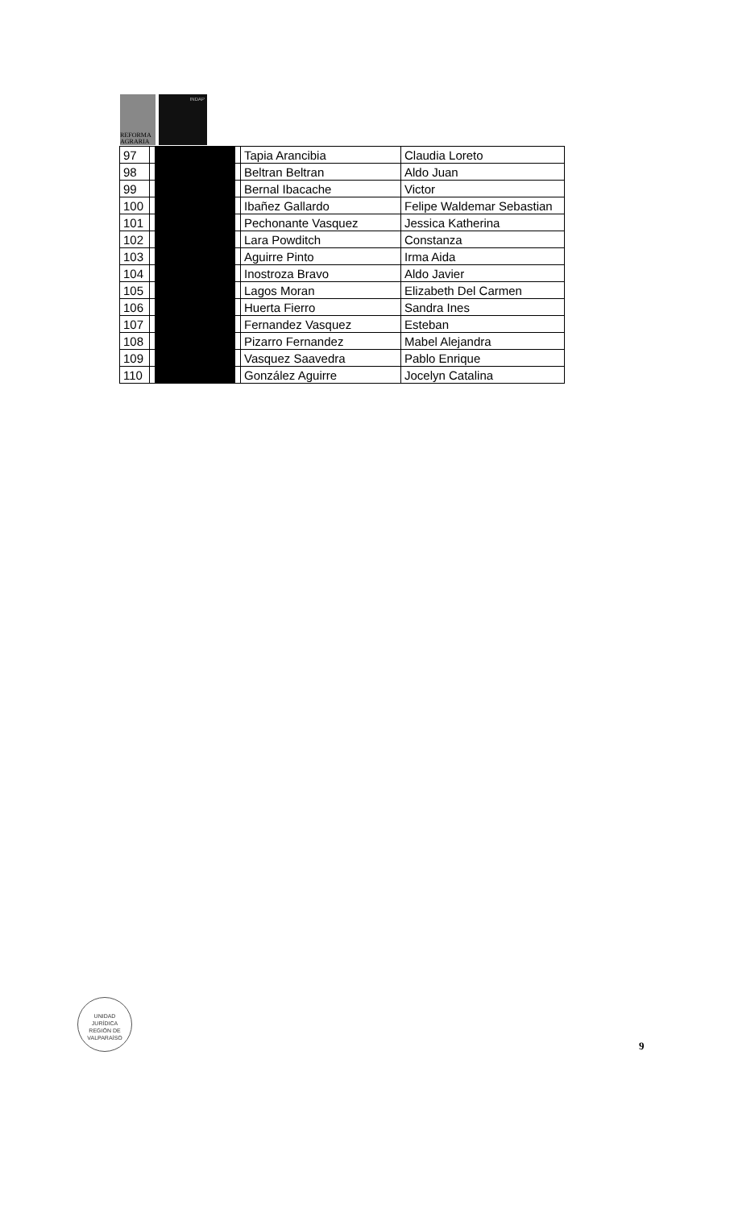REFORMA AGRARIA
INDAP
| 97 | | | | Tapia Arancibia | Claudia Loreto |
| 98 | | | | Beltran Beltran | Aldo Juan |
| 99 | | | | Bernal Ibacache | Victor |
| 100 | | | | Ibañez Gallardo | Felipe Waldemar Sebastian |
| 101 | | | | Pechonante Vasquez | Jessica Katherina |
| 102 | | | | Lara Powditch | Constanza |
| 103 | | | | Aguirre Pinto | Irma Aida |
| 104 | | | | Inostroza Bravo | Aldo Javier |
| 105 | | | | Lagos Moran | Elizabeth Del Carmen |
| 106 | | | | Huerta Fierro | Sandra Ines |
| 107 | | | | Fernandez Vasquez | Esteban |
| 108 | | | | Pizarro Fernandez | Mabel Alejandra |
| 109 | | | | Vasquez Saavedra | Pablo Enrique |
| 110 | | | | González Aguirre | Jocelyn Catalina |
UNIDAD
JURÍDICA
REGIÓN DE
VALPARAÍSO
9